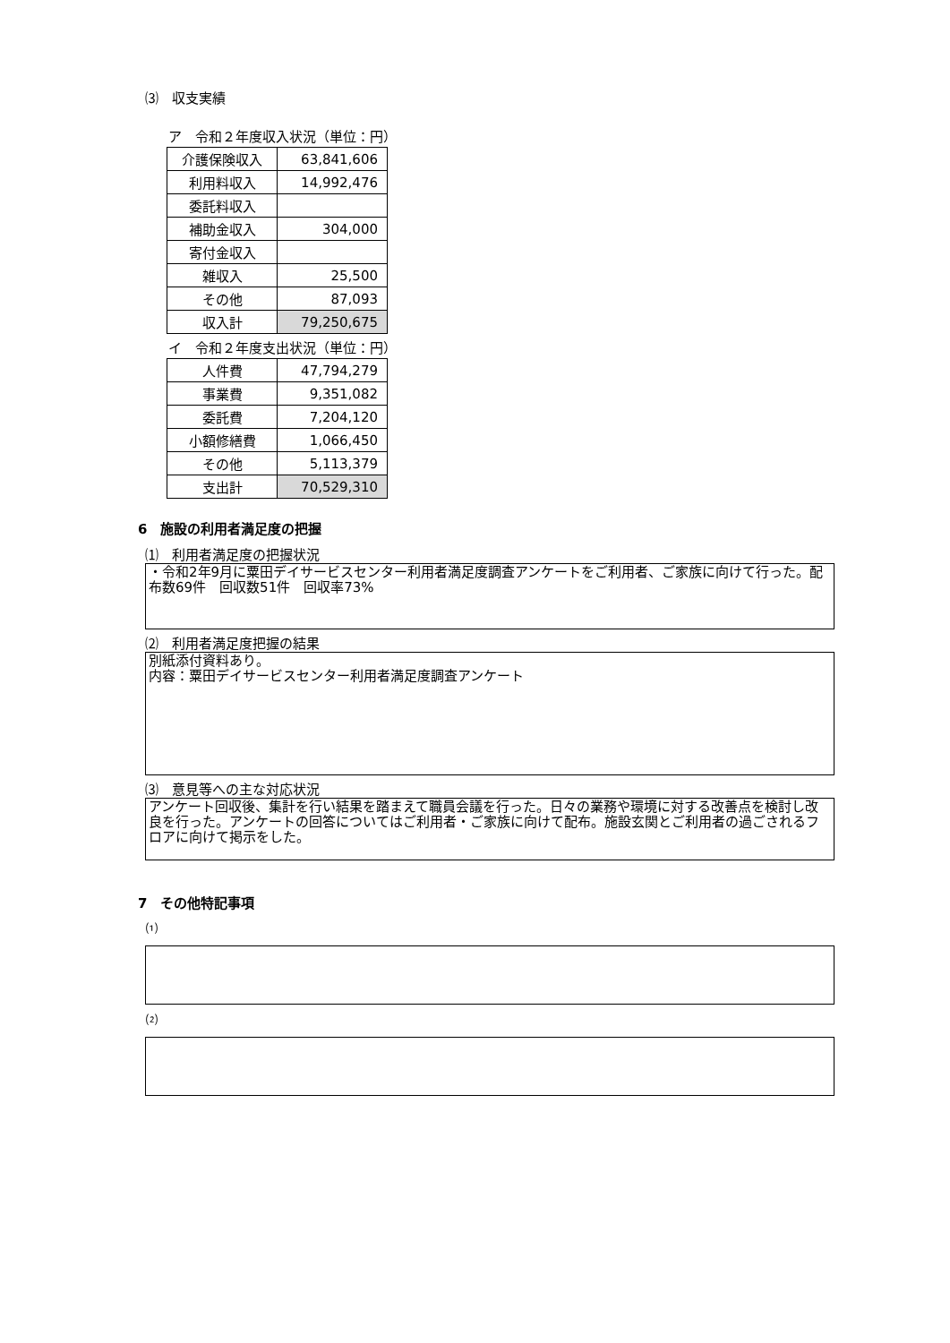⑶　収支実績
ア　令和２年度収入状況（単位：円）
| 介護保険収入 | 63,841,606 |
| 利用料収入 | 14,992,476 |
| 委託料収入 | |
| 補助金収入 | 304,000 |
| 寄付金収入 | |
| 雑収入 | 25,500 |
| その他 | 87,093 |
| 収入計 | 79,250,675 |
イ　令和２年度支出状況（単位：円）
| 人件費 | 47,794,279 |
| 事業費 | 9,351,082 |
| 委託費 | 7,204,120 |
| 小額修繕費 | 1,066,450 |
| その他 | 5,113,379 |
| 支出計 | 70,529,310 |
6　施設の利用者満足度の把握
⑴　利用者満足度の把握状況
・令和2年9月に粟田デイサービスセンター利用者満足度調査アンケートをご利用者、ご家族に向けて行った。配布数69件　回収数51件　回収率73%
⑵　利用者満足度把握の結果
別紙添付資料あり。
内容：粟田デイサービスセンター利用者満足度調査アンケート
⑶　意見等への主な対応状況
アンケート回収後、集計を行い結果を踏まえて職員会議を行った。日々の業務や環境に対する改善点を検討し改良を行った。アンケートの回答についてはご利用者・ご家族に向けて配布。施設玄関とご利用者の過ごされるフロアに向けて掲示をした。
7　その他特記事項
⑴
⑵